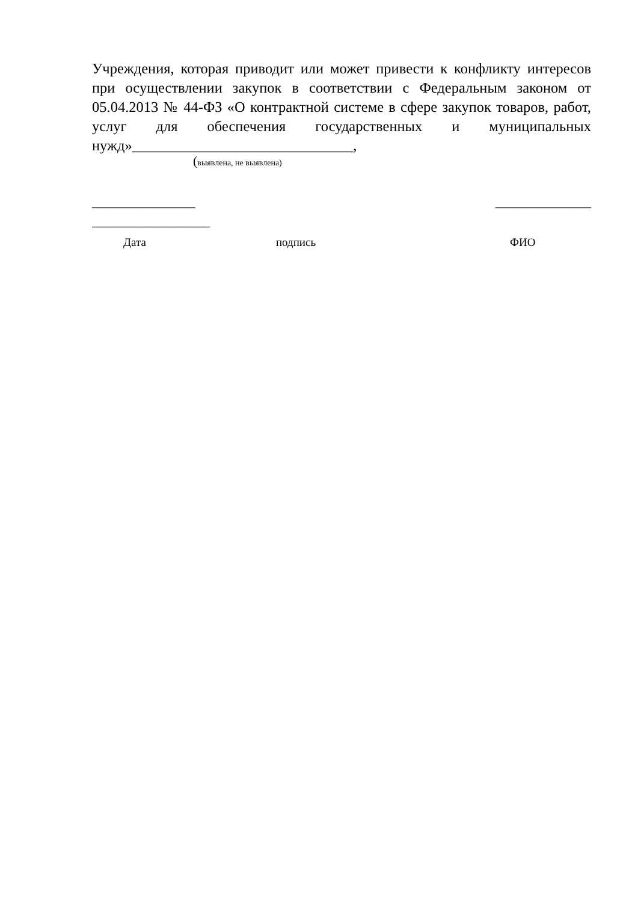Учреждения, которая приводит или может привести к конфликту интересов при осуществлении закупок в соответствии с Федеральным законом от 05.04.2013 № 44-ФЗ «О контрактной системе в сфере закупок товаров, работ, услуг для обеспечения государственных и муниципальных нужд»______________________________,
(выявлена, не выявлена)
______________ _____________
________________
Дата подпись ФИО